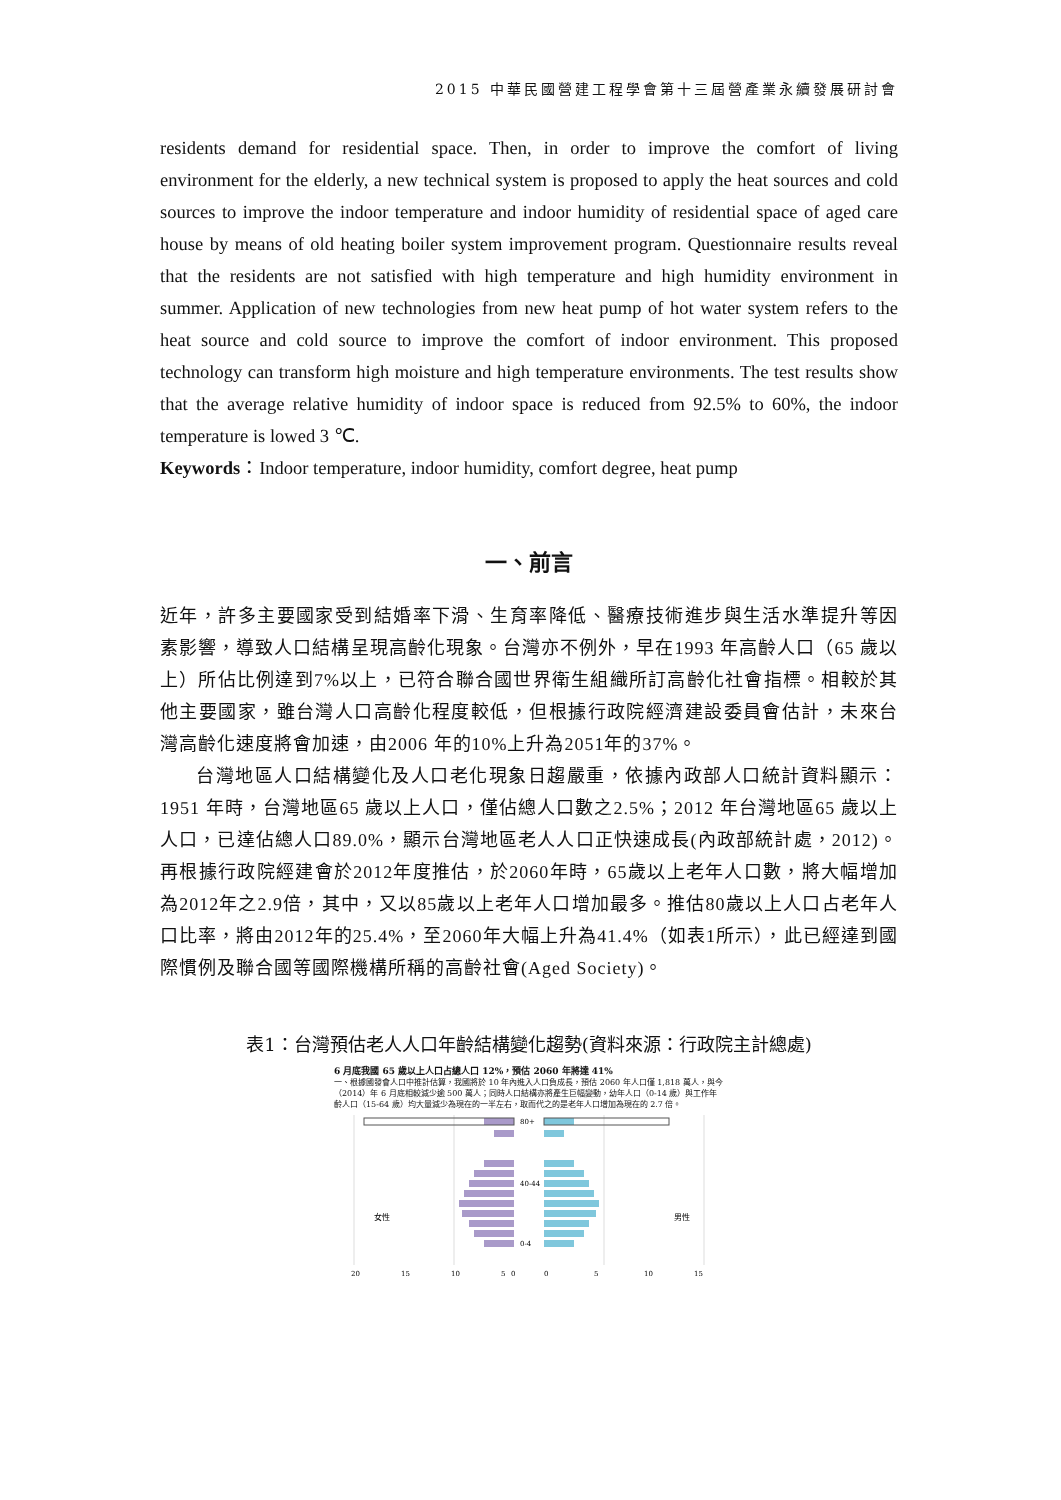2015 中華民國營建工程學會第十三屆營產業永續發展研討會
residents demand for residential space. Then, in order to improve the comfort of living environment for the elderly, a new technical system is proposed to apply the heat sources and cold sources to improve the indoor temperature and indoor humidity of residential space of aged care house by means of old heating boiler system improvement program. Questionnaire results reveal that the residents are not satisfied with high temperature and high humidity environment in summer. Application of new technologies from new heat pump of hot water system refers to the heat source and cold source to improve the comfort of indoor environment. This proposed technology can transform high moisture and high temperature environments. The test results show that the average relative humidity of indoor space is reduced from 92.5% to 60%, the indoor temperature is lowed 3 ℃.
Keywords：Indoor temperature, indoor humidity, comfort degree, heat pump
一、前言
近年，許多主要國家受到結婚率下滑、生育率降低、醫療技術進步與生活水準提升等因素影響，導致人口結構呈現高齡化現象。台灣亦不例外，早在1993 年高齡人口（65 歲以上）所佔比例達到7%以上，已符合聯合國世界衛生組織所訂高齡化社會指標。相較於其他主要國家，雖台灣人口高齡化程度較低，但根據行政院經濟建設委員會估計，未來台灣高齡化速度將會加速，由2006 年的10%上升為2051年的37%。
台灣地區人口結構變化及人口老化現象日趨嚴重，依據內政部人口統計資料顯示：1951 年時，台灣地區65 歲以上人口，僅佔總人口數之2.5%；2012 年台灣地區65 歲以上人口，已達佔總人口89.0%，顯示台灣地區老人人口正快速成長(內政部統計處，2012)。再根據行政院經建會於2012年度推估，於2060年時，65歲以上老年人口數，將大幅增加為2012年之2.9倍，其中，又以85歲以上老年人口增加最多。推估80歲以上人口占老年人口比率，將由2012年的25.4%，至2060年大幅上升為41.4%（如表1所示），此已經達到國際慣例及聯合國等國際機構所稱的高齡社會(Aged Society)。
表1：台灣預估老人人口年齡結構變化趨勢(資料來源：行政院主計總處)
6 月底我國 65 歲以上人口占總人口 12%，預估 2060 年將達 41%
一、根據國發會人口中推計估算，我國將於 10 年內進入人口負成長，預估 2060 年人口僅 1,818 萬人，與今（2014）年 6 月底相較減少逾 500 萬人；同時人口結構亦將產生巨幅變動，幼年人口（0-14 歲）與工作年齡人口（15-64 歲）均大量減少為現在的一半左右，取而代之的是老年人口增加為現在的 2.7 倍。
80+
40-44
0-4
女性
男性
20
15
10
5
0
0
5
10
15